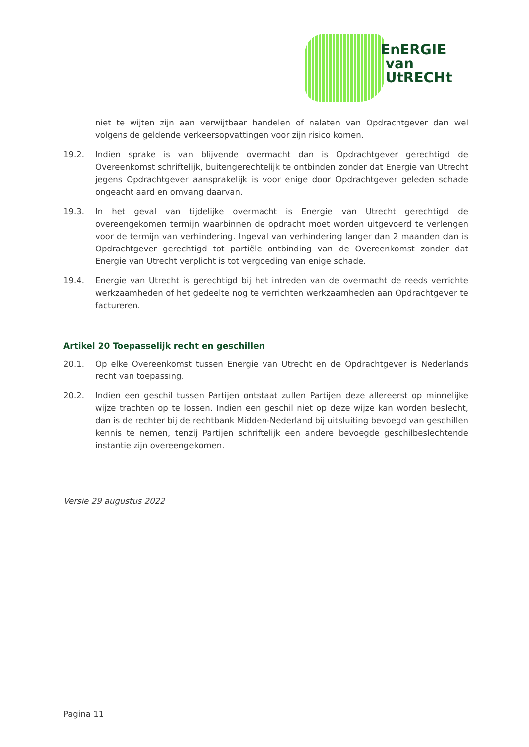EnERGIE
van
UtRECHt
niet te wijten zijn aan verwijtbaar handelen of nalaten van Opdrachtgever dan wel volgens de geldende verkeersopvattingen voor zijn risico komen.
19.2. Indien sprake is van blijvende overmacht dan is Opdrachtgever gerechtigd de Overeenkomst schriftelijk, buitengerechtelijk te ontbinden zonder dat Energie van Utrecht jegens Opdrachtgever aansprakelijk is voor enige door Opdrachtgever geleden schade ongeacht aard en omvang daarvan.
19.3. In het geval van tijdelijke overmacht is Energie van Utrecht gerechtigd de overeengekomen termijn waarbinnen de opdracht moet worden uitgevoerd te verlengen voor de termijn van verhindering. Ingeval van verhindering langer dan 2 maanden dan is Opdrachtgever gerechtigd tot partiële ontbinding van de Overeenkomst zonder dat Energie van Utrecht verplicht is tot vergoeding van enige schade.
19.4. Energie van Utrecht is gerechtigd bij het intreden van de overmacht de reeds verrichte werkzaamheden of het gedeelte nog te verrichten werkzaamheden aan Opdrachtgever te factureren.
Artikel 20 Toepasselijk recht en geschillen
20.1. Op elke Overeenkomst tussen Energie van Utrecht en de Opdrachtgever is Nederlands recht van toepassing.
20.2. Indien een geschil tussen Partijen ontstaat zullen Partijen deze allereerst op minnelijke wijze trachten op te lossen. Indien een geschil niet op deze wijze kan worden beslecht, dan is de rechter bij de rechtbank Midden-Nederland bij uitsluiting bevoegd van geschillen kennis te nemen, tenzij Partijen schriftelijk een andere bevoegde geschilbeslechtende instantie zijn overeengekomen.
Versie 29 augustus 2022
Pagina 11